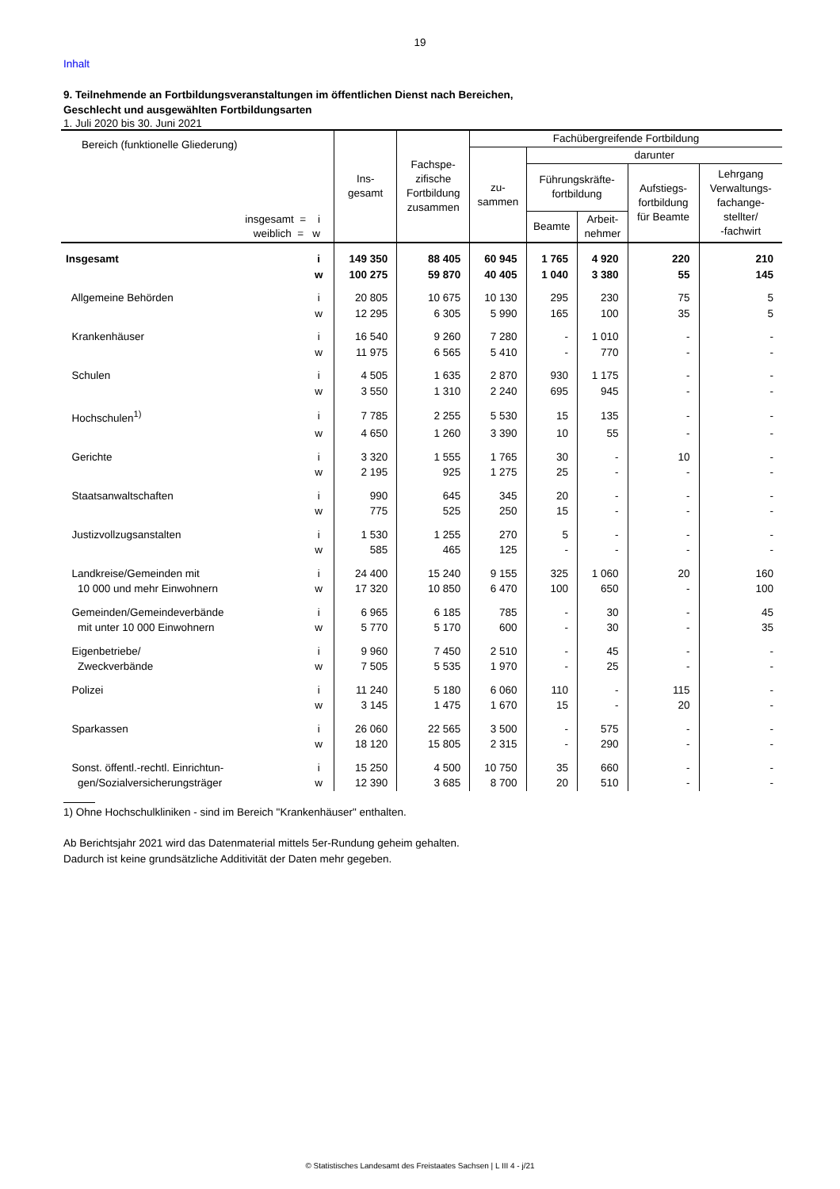19
Inhalt
9. Teilnehmende an Fortbildungsveranstaltungen im öffentlichen Dienst nach Bereichen,
Geschlecht und ausgewählten Fortbildungsarten
1. Juli 2020 bis 30. Juni 2021
| Bereich (funktionelle Gliederung) insgesamt = i weiblich = w | | Ins- gesamt | Fachspe- zifische Fortbildung zusammen | Fachübergreifende Fortbildung | | | | |
| --- | --- | --- | --- | --- | --- | --- | --- | --- |
| | | | | zu- sammen | darunter | | | |
| | | | | | Führungskräfte- fortbildung | | Aufstiegs- fortbildung für Beamte | Lehrgang Verwaltungs- fachange- stellter/ -fachwirt |
| | | | | | Beamte | Arbeit- nehmer | | |
| Insgesamt | i | 149 350 | 88 405 | 60 945 | 1 765 | 4 920 | 220 | 210 |
| | w | 100 275 | 59 870 | 40 405 | 1 040 | 3 380 | 55 | 145 |
| Allgemeine Behörden | i | 20 805 | 10 675 | 10 130 | 295 | 230 | 75 | 5 |
| | w | 12 295 | 6 305 | 5 990 | 165 | 100 | 35 | 5 |
| Krankenhäuser | i | 16 540 | 9 260 | 7 280 | - | 1 010 | - | - |
| | w | 11 975 | 6 565 | 5 410 | - | 770 | - | - |
| Schulen | i | 4 505 | 1 635 | 2 870 | 930 | 1 175 | - | - |
| | w | 3 550 | 1 310 | 2 240 | 695 | 945 | - | - |
| Hochschulen<sup>1)</sup> | i | 7 785 | 2 255 | 5 530 | 15 | 135 | - | - |
| | w | 4 650 | 1 260 | 3 390 | 10 | 55 | - | - |
| Gerichte | i | 3 320 | 1 555 | 1 765 | 30 | - | 10 | - |
| | w | 2 195 | 925 | 1 275 | 25 | - | - | - |
| Staatsanwaltschaften | i | 990 | 645 | 345 | 20 | - | - | - |
| | w | 775 | 525 | 250 | 15 | - | - | - |
| Justizvollzugsanstalten | i | 1 530 | 1 255 | 270 | 5 | - | - | - |
| | w | 585 | 465 | 125 | - | - | - | - |
| Landkreise/Gemeinden mit | i | 24 400 | 15 240 | 9 155 | 325 | 1 060 | 20 | 160 |
| 10 000 und mehr Einwohnern | w | 17 320 | 10 850 | 6 470 | 100 | 650 | - | 100 |
| Gemeinden/Gemeindeverbände | i | 6 965 | 6 185 | 785 | - | 30 | - | 45 |
| mit unter 10 000 Einwohnern | w | 5 770 | 5 170 | 600 | - | 30 | - | 35 |
| Eigenbetriebe/ | i | 9 960 | 7 450 | 2 510 | - | 45 | - | - |
| Zweckverbände | w | 7 505 | 5 535 | 1 970 | - | 25 | - | - |
| Polizei | i | 11 240 | 5 180 | 6 060 | 110 | - | 115 | - |
| | w | 3 145 | 1 475 | 1 670 | 15 | - | 20 | - |
| Sparkassen | i | 26 060 | 22 565 | 3 500 | - | 575 | - | - |
| | w | 18 120 | 15 805 | 2 315 | - | 290 | - | - |
| Sonst. öffentl.-rechtl. Einrichtun- | i | 15 250 | 4 500 | 10 750 | 35 | 660 | - | - |
| gen/Sozialversicherungsträger | w | 12 390 | 3 685 | 8 700 | 20 | 510 | - | - |
1) Ohne Hochschulkliniken - sind im Bereich "Krankenhäuser" enthalten.
Ab Berichtsjahr 2021 wird das Datenmaterial mittels 5er-Rundung geheim gehalten.
Dadurch ist keine grundsätzliche Additivität der Daten mehr gegeben.
© Statistisches Landesamt des Freistaates Sachsen | L III 4 - j/21